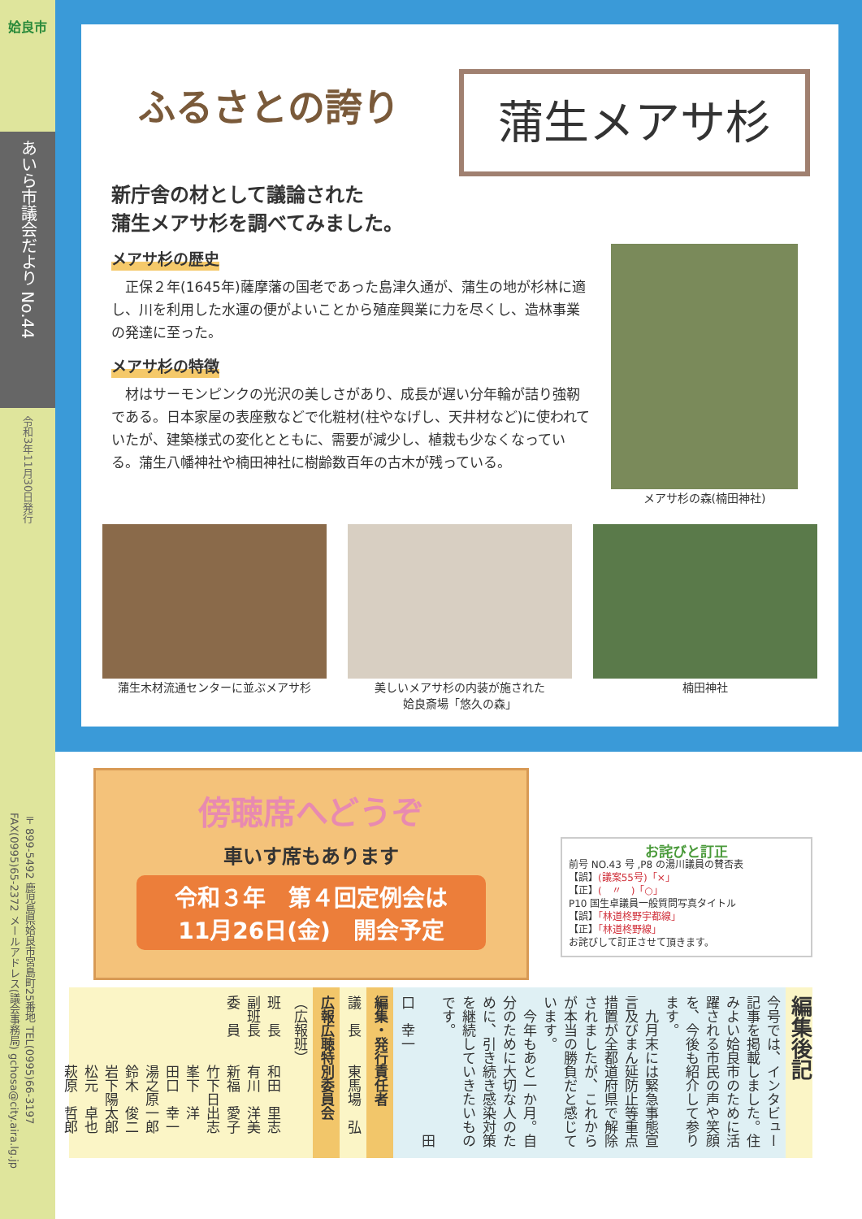姶良市
あいら市議会だより No.44
令和3年11月30日発行
〒899-5492 鹿児島県姶良市宮島町25番地 TEL(0995)66-3197 FAX(0995)65-2372 メールアドレス(議会事務局) gchosa@city.aira.lg.jp
ふるさとの誇り 蒲生メアサ杉
新庁舎の材として議論された
蒲生メアサ杉を調べてみました。
メアサ杉の歴史
　正保２年(1645年)薩摩藩の国老であった島津久通が、蒲生の地が杉林に適し、川を利用した水運の便がよいことから殖産興業に力を尽くし、造林事業の発達に至った。
メアサ杉の特徴
　材はサーモンピンクの光沢の美しさがあり、成長が遅い分年輪が詰り強靭である。日本家屋の表座敷などで化粧材(柱やなげし、天井材など)に使われていたが、建築様式の変化とともに、需要が減少し、植栽も少なくなっている。蒲生八幡神社や楠田神社に樹齢数百年の古木が残っている。
メアサ杉の森(楠田神社)
蒲生木材流通センターに並ぶメアサ杉 美しいメアサ杉の内装が施された
姶良斎場「悠久の森」
楠田神社
傍聴席へどうぞ
車いす席もあります
令和３年　第４回定例会は
11月26日(金)　開会予定
お詫びと訂正
前号 NO.43 号 ,P8 の湯川議員の賛否表
【誤】(議案55号)「×」
【正】(　〃　)「○」
P10 国生卓議員一般質問写真タイトル
【誤】「林道柊野宇都線」
【正】「林道柊野線」
お詫びして訂正させて頂きます。
編集後記
今号では、インタビュー記事を掲載しました。住みよい姶良市のために活躍される市民の声や笑顔を、今後も紹介して参ります。
　九月末には緊急事態宣言及びまん延防止等重点措置が全都道府県で解除されましたが、これからが本当の勝負だと感じています。
　今年もあと一か月。自分のために大切な人のために、引き続き感染対策を継続していきたいものです。
　　　　　　　　　　田口　幸一
編集・発行責任者
議　長　　東馬場　弘
広報広聴特別委員会
（広報班）
班　長　　和田　里志
副班長　　有川　洋美
委　員　　新福　愛子
　　　　　竹下日出志
　　　　　峯下　洋
　　　　　田口　幸一
　　　　　湯之原一郎
　　　　　鈴木　俊二
　　　　　岩下陽太郎
　　　　　松元　卓也
　　　　　萩原　哲郎